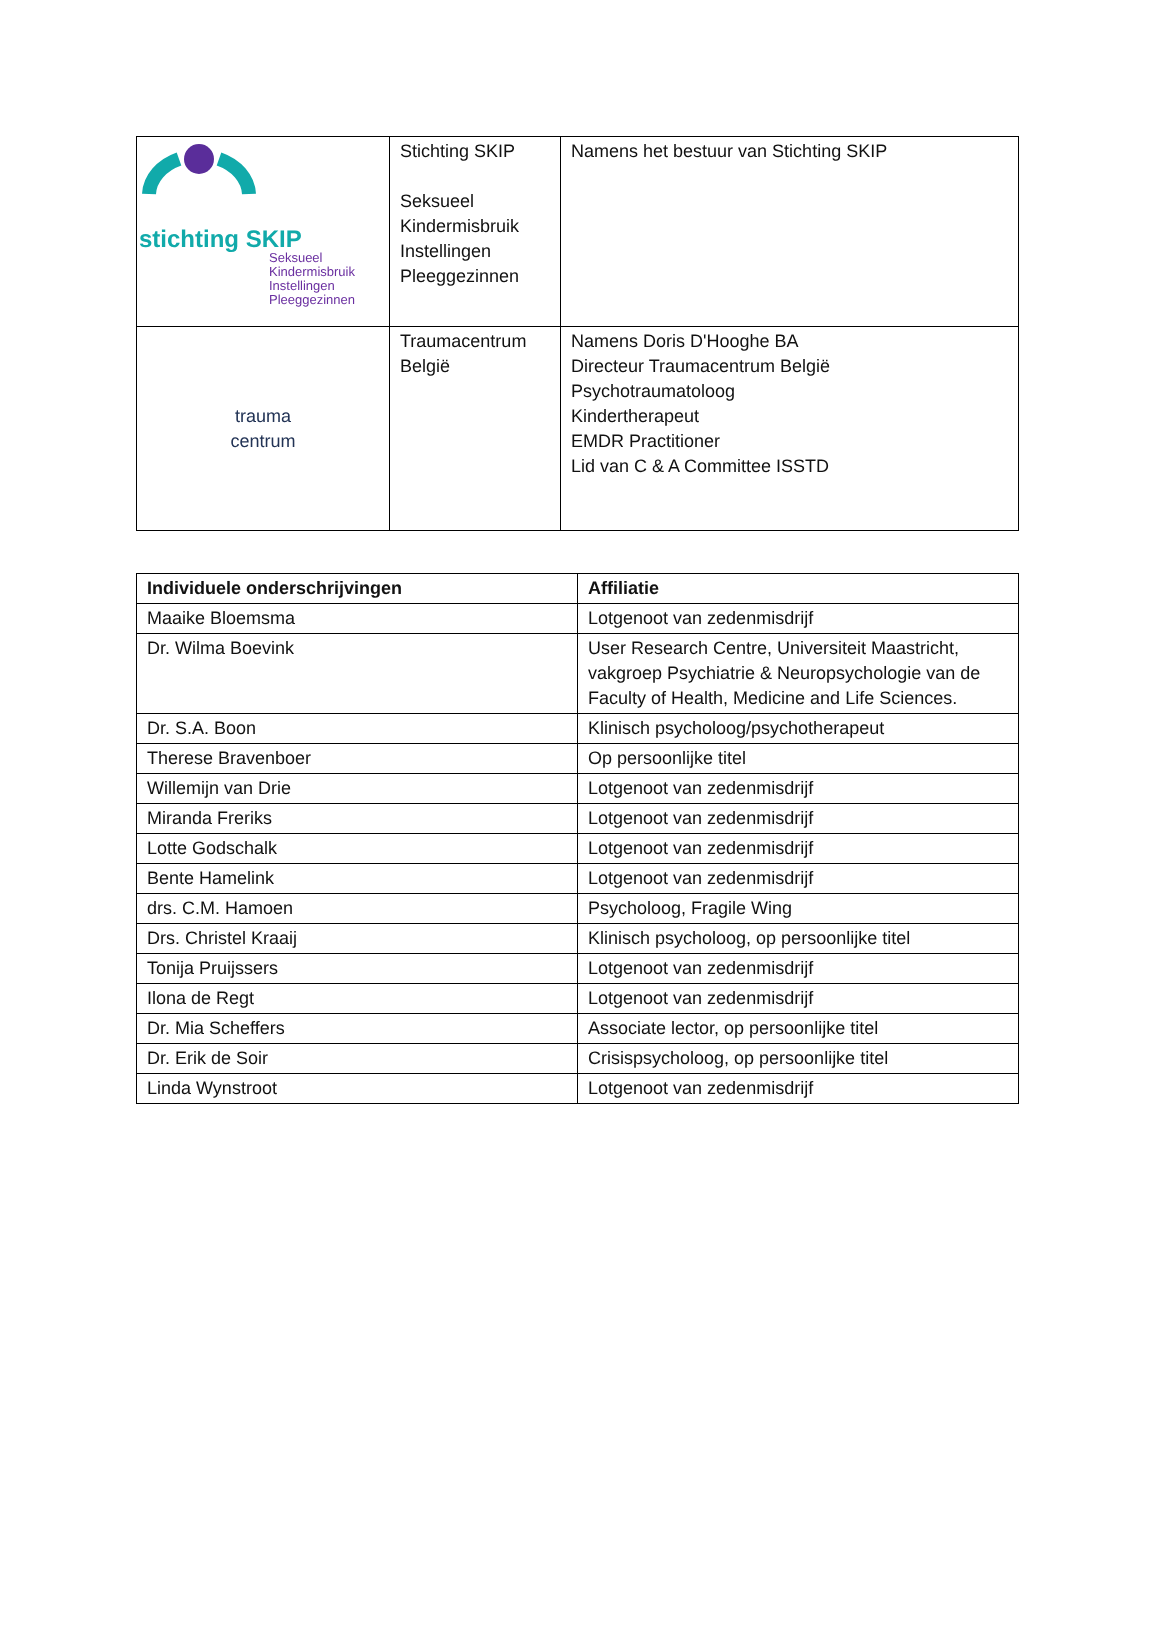| stichting SKIP Seksueel Kindermisbruik Instellingen Pleeggezinnen | Stichting SKIP Seksueel Kindermisbruik Instellingen Pleeggezinnen | Namens het bestuur van Stichting SKIP |
| trauma centrum | Traumacentrum België | Namens Doris D'Hooghe BA Directeur Traumacentrum België Psychotraumatoloog Kindertherapeut EMDR Practitioner Lid van C & A Committee ISSTD |
| Individuele onderschrijvingen | Affiliatie |
| --- | --- |
| Maaike Bloemsma | Lotgenoot van zedenmisdrijf |
| Dr. Wilma Boevink | User Research Centre, Universiteit Maastricht, vakgroep Psychiatrie & Neuropsychologie van de Faculty of Health, Medicine and Life Sciences. |
| Dr. S.A. Boon | Klinisch psycholoog/psychotherapeut |
| Therese Bravenboer | Op persoonlijke titel |
| Willemijn van Drie | Lotgenoot van zedenmisdrijf |
| Miranda Freriks | Lotgenoot van zedenmisdrijf |
| Lotte Godschalk | Lotgenoot van zedenmisdrijf |
| Bente Hamelink | Lotgenoot van zedenmisdrijf |
| drs. C.M. Hamoen | Psycholoog, Fragile Wing |
| Drs. Christel Kraaij | Klinisch psycholoog, op persoonlijke titel |
| Tonija Pruijssers | Lotgenoot van zedenmisdrijf |
| Ilona de Regt | Lotgenoot van zedenmisdrijf |
| Dr. Mia Scheffers | Associate lector, op persoonlijke titel |
| Dr. Erik de Soir | Crisispsycholoog, op persoonlijke titel |
| Linda Wynstroot | Lotgenoot van zedenmisdrijf |